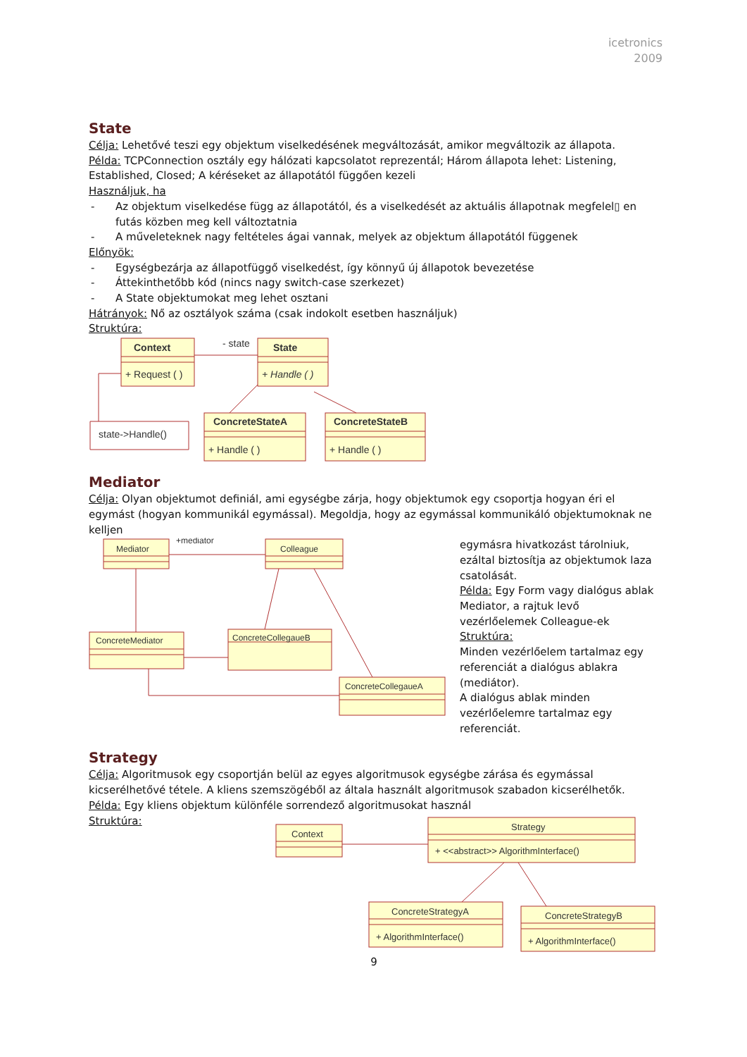icetronics
2009
State
Célja: Lehetővé teszi egy objektum viselkedésének megváltozását, amikor megváltozik az állapota.
Példa: TCPConnection osztály egy hálózati kapcsolatot reprezentál; Három állapota lehet: Listening, Established, Closed; A kéréseket az állapotától függően kezeli
Használjuk, ha
- Az objektum viselkedése függ az állapotától, és a viselkedését az aktuális állapotnak megfelel▯ en futás közben meg kell változtatnia
- A műveleteknek nagy feltételes ágai vannak, melyek az objektum állapotától függenek
Előnyök:
- Egységbezárja az állapotfüggő viselkedést, így könnyű új állapotok bevezetése
- Áttekinthetőbb kód (nincs nagy switch-case szerkezet)
- A State objektumokat meg lehet osztani
Hátrányok: Nő az osztályok száma (csak indokolt esetben használjuk)
Struktúra:
Context
State
+ Request ( )
+ Handle ( )
- state
state->Handle()
ConcreteStateA
ConcreteStateB
+ Handle ( )
+ Handle ( )
Mediator
Célja: Olyan objektumot definiál, ami egységbe zárja, hogy objektumok egy csoportja hogyan éri el egymást (hogyan kommunikál egymással). Megoldja, hogy az egymással kommunikáló objektumoknak ne kelljen
Mediator
Colleague
+mediator
ConcreteMediator
ConcreteCollegaueB
ConcreteCollegaueA
egymásra hivatkozást tárolniuk, ezáltal biztosítja az objektumok laza csatolását.
Példa: Egy Form vagy dialógus ablak Mediator, a rajtuk levő vezérlőelemek Colleague-ek
Struktúra:
Minden vezérlőelem tartalmaz egy referenciát a dialógus ablakra (mediátor).
A dialógus ablak minden vezérlőelemre tartalmaz egy referenciát.
Strategy
Célja: Algoritmusok egy csoportján belül az egyes algoritmusok egységbe zárása és egymással kicserélhetővé tétele. A kliens szemszögéből az általa használt algoritmusok szabadon kicserélhetők.
Példa: Egy kliens objektum különféle sorrendező algoritmusokat használ
Struktúra:
Context
Strategy
+ <<abstract>> AlgorithmInterface()
ConcreteStrategyA
+ AlgorithmInterface()
ConcreteStrategyB
+ AlgorithmInterface()
9